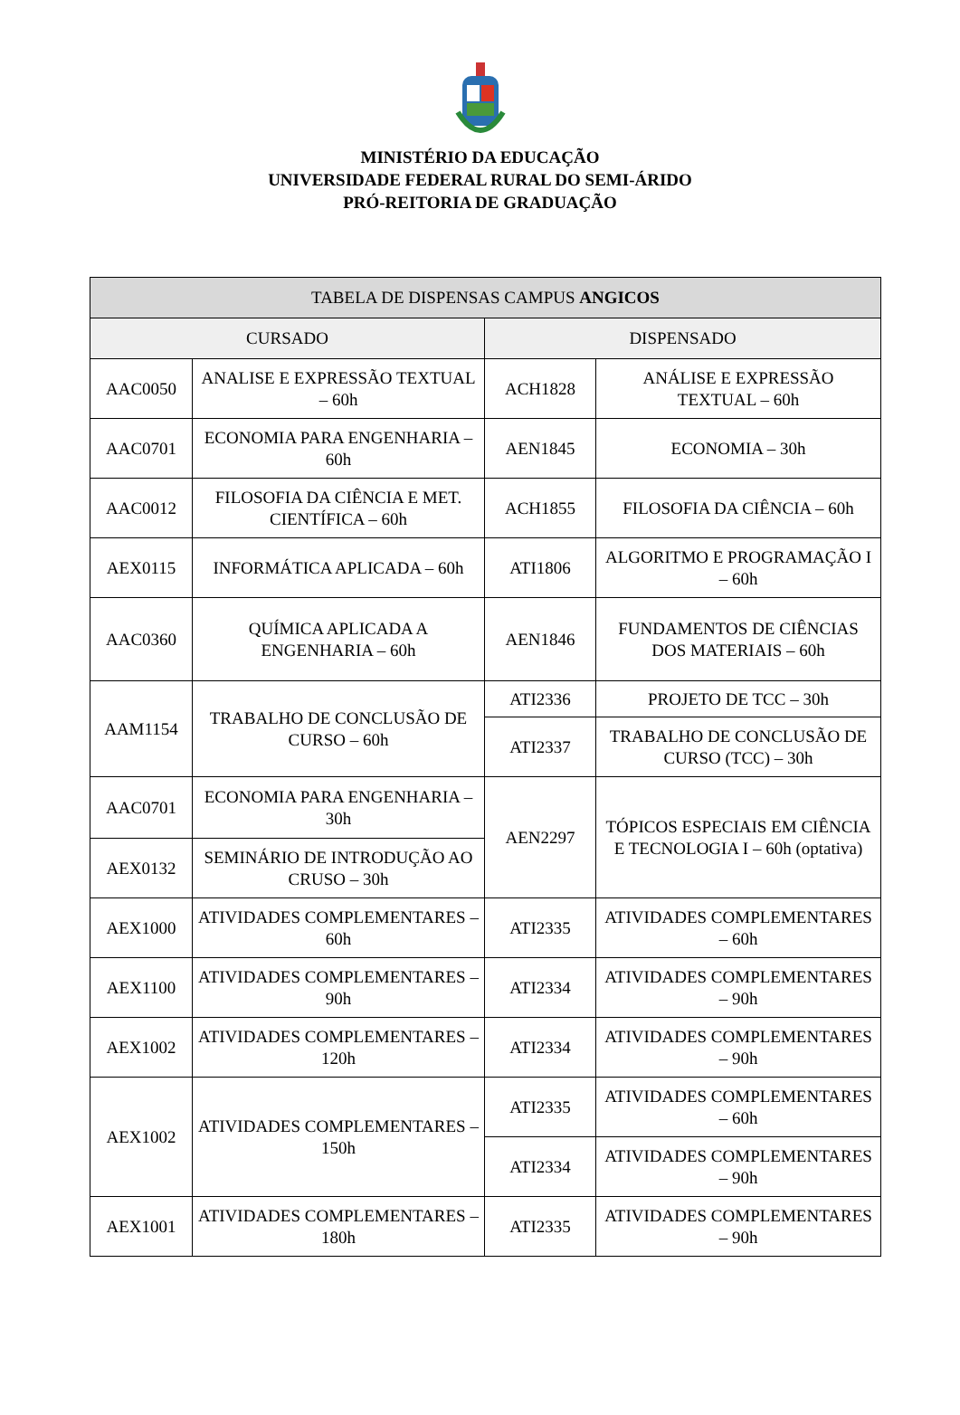MINISTÉRIO DA EDUCAÇÃO
UNIVERSIDADE FEDERAL RURAL DO SEMI-ÁRIDO
PRÓ-REITORIA DE GRADUAÇÃO
| TABELA DE DISPENSAS CAMPUS ANGICOS | | | |
| --- | --- | --- | --- |
| CURSADO | | DISPENSADO | |
| AAC0050 | ANALISE E EXPRESSÃO TEXTUAL – 60h | ACH1828 | ANÁLISE E EXPRESSÃO TEXTUAL – 60h |
| AAC0701 | ECONOMIA PARA ENGENHARIA – 60h | AEN1845 | ECONOMIA – 30h |
| AAC0012 | FILOSOFIA DA CIÊNCIA E MET. CIENTÍFICA – 60h | ACH1855 | FILOSOFIA DA CIÊNCIA – 60h |
| AEX0115 | INFORMÁTICA APLICADA – 60h | ATI1806 | ALGORITMO E PROGRAMAÇÃO I – 60h |
| AAC0360 | QUÍMICA APLICADA A ENGENHARIA – 60h | AEN1846 | FUNDAMENTOS DE CIÊNCIAS DOS MATERIAIS – 60h |
| AAM1154 | TRABALHO DE CONCLUSÃO DE CURSO – 60h | ATI2336 | PROJETO DE TCC – 30h |
| | | ATI2337 | TRABALHO DE CONCLUSÃO DE CURSO (TCC) – 30h |
| AAC0701 | ECONOMIA PARA ENGENHARIA – 30h | AEN2297 | TÓPICOS ESPECIAIS EM CIÊNCIA E TECNOLOGIA I – 60h (optativa) |
| AEX0132 | SEMINÁRIO DE INTRODUÇÃO AO CRUSO – 30h | | |
| AEX1000 | ATIVIDADES COMPLEMENTARES – 60h | ATI2335 | ATIVIDADES COMPLEMENTARES – 60h |
| AEX1100 | ATIVIDADES COMPLEMENTARES – 90h | ATI2334 | ATIVIDADES COMPLEMENTARES – 90h |
| AEX1002 | ATIVIDADES COMPLEMENTARES – 120h | ATI2334 | ATIVIDADES COMPLEMENTARES – 90h |
| AEX1002 | ATIVIDADES COMPLEMENTARES – 150h | ATI2335 | ATIVIDADES COMPLEMENTARES – 60h |
| | | ATI2334 | ATIVIDADES COMPLEMENTARES – 90h |
| AEX1001 | ATIVIDADES COMPLEMENTARES – 180h | ATI2335 | ATIVIDADES COMPLEMENTARES – 90h |